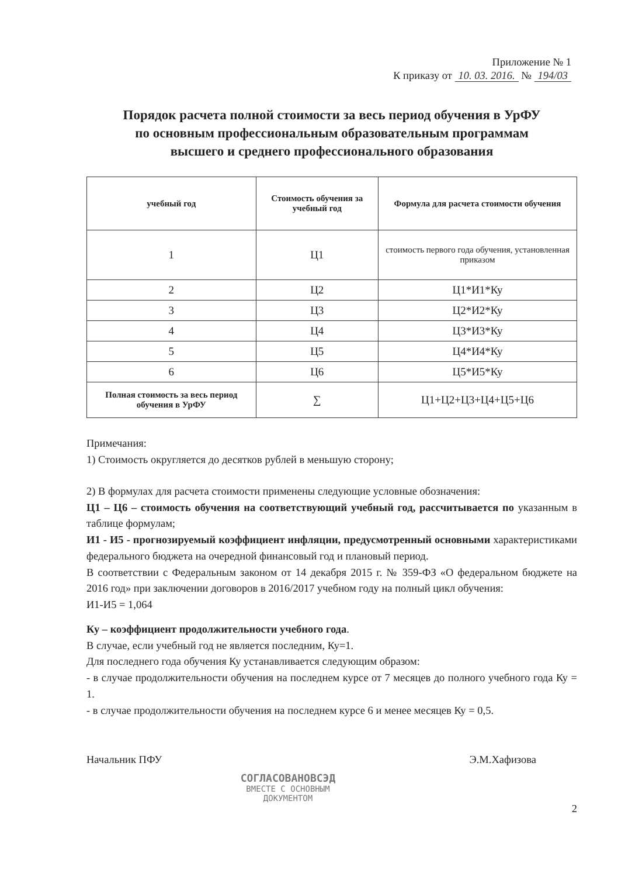Приложение № 1
К приказу от 10. 03. 2016. № 194/03
Порядок расчета полной стоимости за весь период обучения в УрФУ
по основным профессиональным образовательным программам
высшего и среднего профессионального образования
| учебный год | Стоимость обучения за учебный год | Формула для расчета стоимости обучения |
| --- | --- | --- |
| 1 | Ц1 | стоимость первого года обучения, установленная приказом |
| 2 | Ц2 | Ц1*И1*Ку |
| 3 | Ц3 | Ц2*И2*Ку |
| 4 | Ц4 | Ц3*И3*Ку |
| 5 | Ц5 | Ц4*И4*Ку |
| 6 | Ц6 | Ц5*И5*Ку |
| Полная стоимость за весь период обучения в УрФУ | ∑ | Ц1+Ц2+Ц3+Ц4+Ц5+Ц6 |
Примечания:
1) Стоимость округляется до десятков рублей в меньшую сторону;
2) В формулах для расчета стоимости применены следующие условные обозначения:
Ц1 – Ц6 – стоимость обучения на соответствующий учебный год, рассчитывается по указанным в таблице формулам;
И1 - И5 - прогнозируемый коэффициент инфляции, предусмотренный основными характеристиками федерального бюджета на очередной финансовый год и плановый период.
В соответствии с Федеральным законом от 14 декабря 2015 г. № 359-ФЗ «О федеральном бюджете на 2016 год» при заключении договоров в 2016/2017 учебном году на полный цикл обучения:
И1-И5 = 1,064
Ку – коэффициент продолжительности учебного года.
В случае, если учебный год не является последним, Ку=1.
Для последнего года обучения Ку устанавливается следующим образом:
- в случае продолжительности обучения на последнем курсе от 7 месяцев до полного учебного года Ку = 1.
- в случае продолжительности обучения на последнем курсе 6 и менее месяцев Ку = 0,5.
Начальник ПФУ Э.М.Хафизова
СОГЛАСОВАНОВСЭД
ВМЕСТЕ С ОСНОВНЫМ
ДОКУМЕНТОМ
2